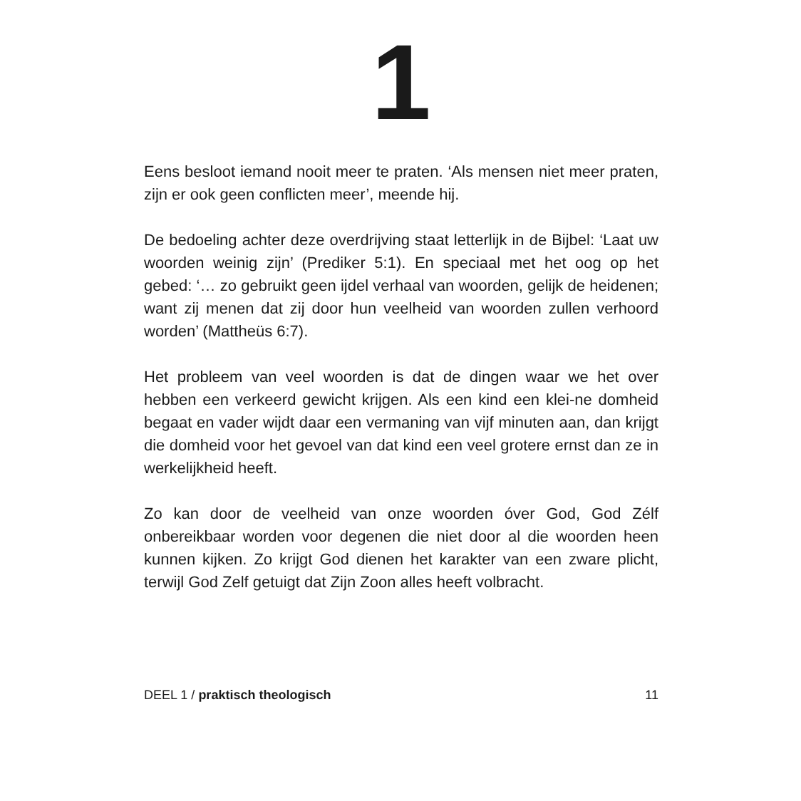1
Eens besloot iemand nooit meer te praten. ‘Als mensen niet meer praten, zijn er ook geen conflicten meer’, meende hij.
De bedoeling achter deze overdrijving staat letterlijk in de Bijbel: ‘Laat uw woorden weinig zijn’ (Prediker 5:1). En speciaal met het oog op het gebed: ‘… zo gebruikt geen ijdel verhaal van woorden, gelijk de heidenen; want zij menen dat zij door hun veelheid van woorden zullen verhoord worden’ (Mattheüs 6:7).
Het probleem van veel woorden is dat de dingen waar we het over hebben een verkeerd gewicht krijgen. Als een kind een klei-ne domheid begaat en vader wijdt daar een vermaning van vijf minuten aan, dan krijgt die domheid voor het gevoel van dat kind een veel grotere ernst dan ze in werkelijkheid heeft.
Zo kan door de veelheid van onze woorden óver God, God Zélf onbereikbaar worden voor degenen die niet door al die woorden heen kunnen kijken. Zo krijgt God dienen het karakter van een zware plicht, terwijl God Zelf getuigt dat Zijn Zoon alles heeft volbracht.
DEEL 1 / praktisch theologisch 11